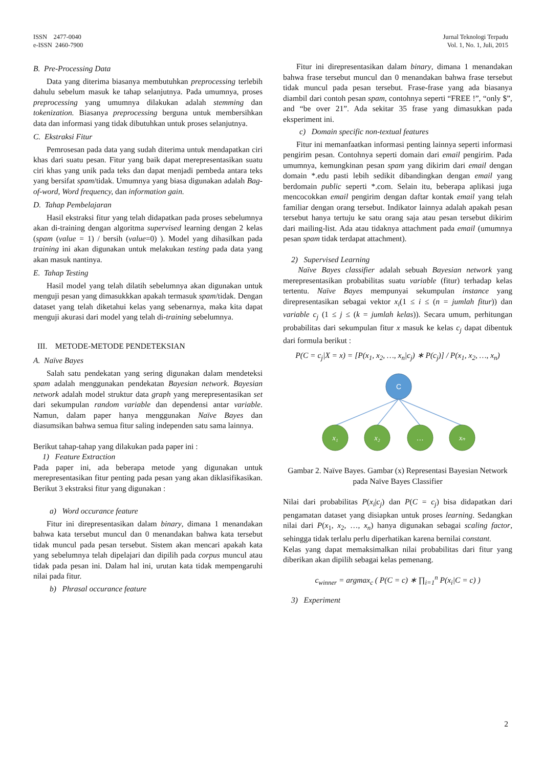ISSN 2477-0040
e-ISSN 2460-7900
Jurnal Teknologi Terpadu
Vol. 1, No. 1, Juli, 2015
B. Pre-Processing Data
Data yang diterima biasanya membutuhkan preprocessing terlebih dahulu sebelum masuk ke tahap selanjutnya. Pada umumnya, proses preprocessing yang umumnya dilakukan adalah stemming dan tokenization. Biasanya preprocessing berguna untuk membersihkan data dan informasi yang tidak dibutuhkan untuk proses selanjutnya.
C. Ekstraksi Fitur
Pemrosesan pada data yang sudah diterima untuk mendapatkan ciri khas dari suatu pesan. Fitur yang baik dapat merepresentasikan suatu ciri khas yang unik pada teks dan dapat menjadi pembeda antara teks yang bersifat spam/tidak. Umumnya yang biasa digunakan adalah Bag-of-word, Word frequency, dan information gain.
D. Tahap Pembelajaran
Hasil ekstraksi fitur yang telah didapatkan pada proses sebelumnya akan di-training dengan algoritma supervised learning dengan 2 kelas (spam (value = 1) / bersih (value=0) ). Model yang dihasilkan pada training ini akan digunakan untuk melakukan testing pada data yang akan masuk nantinya.
E. Tahap Testing
Hasil model yang telah dilatih sebelumnya akan digunakan untuk menguji pesan yang dimasukkkan apakah termasuk spam/tidak. Dengan dataset yang telah diketahui kelas yang sebenarnya, maka kita dapat menguji akurasi dari model yang telah di-training sebelumnya.
III. METODE-METODE PENDETEKSIAN
A. Naïve Bayes
Salah satu pendekatan yang sering digunakan dalam mendeteksi spam adalah menggunakan pendekatan Bayesian network. Bayesian network adalah model struktur data graph yang merepresentasikan set dari sekumpulan random variable dan dependensi antar variable. Namun, dalam paper hanya menggunakan Naïve Bayes dan diasumsikan bahwa semua fitur saling independen satu sama lainnya.
Berikut tahap-tahap yang dilakukan pada paper ini :
1) Feature Extraction
Pada paper ini, ada beberapa metode yang digunakan untuk merepresentasikan fitur penting pada pesan yang akan diklasifikasikan. Berikut 3 ekstraksi fitur yang digunakan :
a) Word occurance feature
Fitur ini direpresentasikan dalam binary, dimana 1 menandakan bahwa kata tersebut muncul dan 0 menandakan bahwa kata tersebut tidak muncul pada pesan tersebut. Sistem akan mencari apakah kata yang sebelumnya telah dipelajari dan dipilih pada corpus muncul atau tidak pada pesan ini. Dalam hal ini, urutan kata tidak mempengaruhi nilai pada fitur.
b) Phrasal occurance feature
Fitur ini direpresentasikan dalam binary, dimana 1 menandakan bahwa frase tersebut muncul dan 0 menandakan bahwa frase tersebut tidak muncul pada pesan tersebut. Frase-frase yang ada biasanya diambil dari contoh pesan spam, contohnya seperti “FREE !”, “only $”, and “be over 21”. Ada sekitar 35 frase yang dimasukkan pada eksperiment ini.
c) Domain specific non-textual features
Fitur ini memanfaatkan informasi penting lainnya seperti informasi pengirim pesan. Contohnya seperti domain dari email pengirim. Pada umumnya, kemungkinan pesan spam yang dikirim dari email dengan domain *.edu pasti lebih sedikit dibandingkan dengan email yang berdomain public seperti *.com. Selain itu, beberapa aplikasi juga mencocokkan email pengirim dengan daftar kontak email yang telah familiar dengan orang tersebut. Indikator lainnya adalah apakah pesan tersebut hanya tertuju ke satu orang saja atau pesan tersebut dikirim dari mailing-list. Ada atau tidaknya attachment pada email (umumnya pesan spam tidak terdapat attachment).
2) Supervised Learning
Naïve Bayes classifier adalah sebuah Bayesian network yang merepresentasikan probabilitas suatu variable (fitur) terhadap kelas tertentu. Naïve Bayes mempunyai sekumpulan instance yang direpresentasikan sebagai vektor x<sub>i</sub>(1 ≤ i ≤ (n = jumlah fitur)) dan variable c<sub>j</sub> (1 ≤ j ≤ (k = jumlah kelas)). Secara umum, perhitungan probabilitas dari sekumpulan fitur x masuk ke kelas c<sub>j</sub> dapat dibentuk dari formula berikut :
P(C = c<sub>j</sub>|X = x) = [P(x<sub>1</sub>, x<sub>2</sub>, …, x<sub>n</sub>|c<sub>j</sub>) ∗ P(c<sub>j</sub>)] / P(x<sub>1</sub>, x<sub>2</sub>, …, x<sub>n</sub>)
C
x₁
x₂
…
xₙ
Gambar 2. Naïve Bayes. Gambar (x) Representasi Bayesian Network pada Naïve Bayes Classifier
Nilai dari probabilitas P(x<sub>i</sub>|c<sub>j</sub>) dan P(C = c<sub>j</sub>) bisa didapatkan dari pengamatan dataset yang disiapkan untuk proses learning. Sedangkan nilai dari P(x<sub>1</sub>, x<sub>2</sub>, …, x<sub>n</sub>) hanya digunakan sebagai scaling factor, sehingga tidak terlalu perlu diperhatikan karena bernilai constant.
Kelas yang dapat memaksimalkan nilai probabilitas dari fitur yang diberikan akan dipilih sebagai kelas pemenang.
c<sub>winner</sub> = argmax<sub>c</sub> ( P(C = c) ∗ ∏<sub>i=1</sub><sup>n</sup> P(x<sub>i</sub>|C = c) )
3) Experiment
2